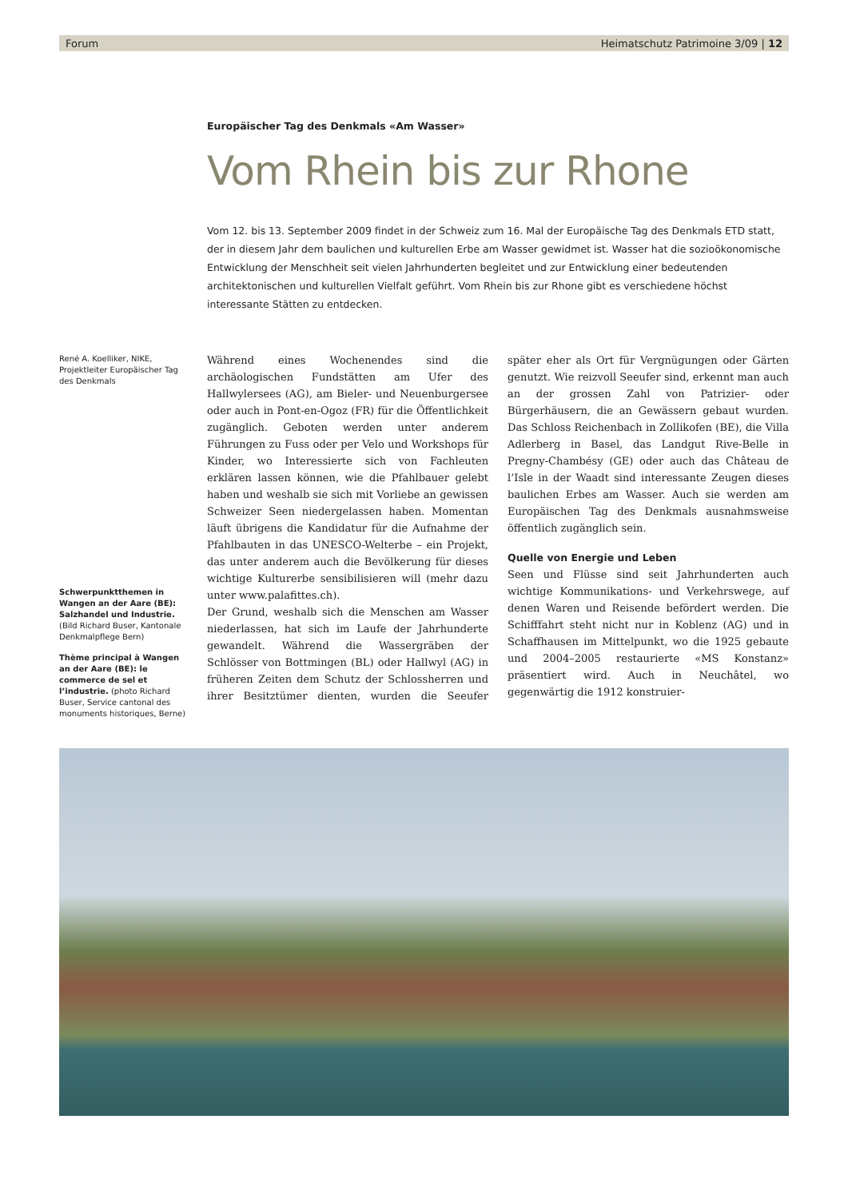Forum Heimatschutz Patrimoine 3/09 | 12
Europäischer Tag des Denkmals «Am Wasser»
Vom Rhein bis zur Rhone
Vom 12. bis 13. September 2009 findet in der Schweiz zum 16. Mal der Europäische Tag des Denkmals ETD statt, der in diesem Jahr dem baulichen und kulturellen Erbe am Wasser gewidmet ist. Wasser hat die sozioökonomische Entwicklung der Menschheit seit vielen Jahrhunderten begleitet und zur Entwicklung einer bedeutenden architektonischen und kulturellen Vielfalt geführt. Vom Rhein bis zur Rhone gibt es verschiedene höchst interessante Stätten zu entdecken.
René A. Koelliker, NIKE, Projektleiter Europäischer Tag des Denkmals
Schwerpunktthemen in Wangen an der Aare (BE): Salzhandel und Industrie. (Bild Richard Buser, Kantonale Denkmalpflege Bern)
Thème principal à Wangen an der Aare (BE): le commerce de sel et l’industrie. (photo Richard Buser, Service cantonal des monuments historiques, Berne)
Während eines Wochenendes sind die archäologischen Fundstätten am Ufer des Hallwylersees (AG), am Bieler- und Neuenburgersee oder auch in Pont-en-Ogoz (FR) für die Öffentlichkeit zugänglich. Geboten werden unter anderem Führungen zu Fuss oder per Velo und Workshops für Kinder, wo Interessierte sich von Fachleuten erklären lassen können, wie die Pfahlbauer gelebt haben und weshalb sie sich mit Vorliebe an gewissen Schweizer Seen niedergelassen haben. Momentan läuft übrigens die Kandidatur für die Aufnahme der Pfahlbauten in das UNESCO-Welterbe – ein Projekt, das unter anderem auch die Bevölkerung für dieses wichtige Kulturerbe sensibilisieren will (mehr dazu unter www.palafittes.ch).
Der Grund, weshalb sich die Menschen am Wasser niederlassen, hat sich im Laufe der Jahrhunderte gewandelt. Während die Wassergräben der Schlösser von Bottmingen (BL) oder Hallwyl (AG) in früheren Zeiten dem Schutz der Schlossherren und ihrer Besitztümer dienten, wurden die Seeufer später eher als Ort für Vergnügungen oder Gärten genutzt. Wie reizvoll Seeufer sind, erkennt man auch an der grossen Zahl von Patrizier- oder Bürgerhäusern, die an Gewässern gebaut wurden. Das Schloss Reichenbach in Zollikofen (BE), die Villa Adlerberg in Basel, das Landgut Rive-Belle in Pregny-Chambésy (GE) oder auch das Château de l’Isle in der Waadt sind interessante Zeugen dieses baulichen Erbes am Wasser. Auch sie werden am Europäischen Tag des Denkmals ausnahmsweise öffentlich zugänglich sein.
Quelle von Energie und Leben
Seen und Flüsse sind seit Jahrhunderten auch wichtige Kommunikations- und Verkehrswege, auf denen Waren und Reisende befördert werden. Die Schifffahrt steht nicht nur in Koblenz (AG) und in Schaffhausen im Mittelpunkt, wo die 1925 gebaute und 2004–2005 restaurierte «MS Konstanz» präsentiert wird. Auch in Neuchâtel, wo gegenwärtig die 1912 konstruier-